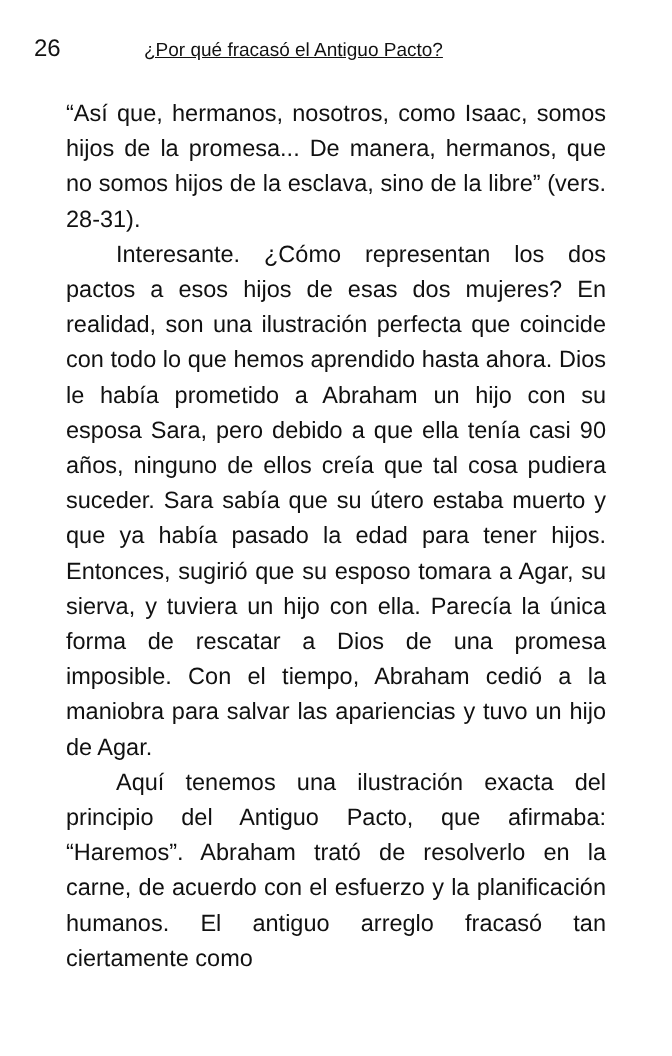26 ¿Por qué fracasó el Antiguo Pacto?
“Así que, hermanos, nosotros, como Isaac, somos hijos de la promesa... De manera, hermanos, que no somos hijos de la esclava, sino de la libre” (vers. 28-31).
Interesante. ¿Cómo representan los dos pactos a esos hijos de esas dos mujeres? En realidad, son una ilustración perfecta que coincide con todo lo que hemos aprendido hasta ahora. Dios le había prometido a Abraham un hijo con su esposa Sara, pero debido a que ella tenía casi 90 años, ninguno de ellos creía que tal cosa pudiera suceder. Sara sabía que su útero estaba muerto y que ya había pasado la edad para tener hijos. Entonces, sugirió que su esposo tomara a Agar, su sierva, y tuviera un hijo con ella. Parecía la única forma de rescatar a Dios de una promesa imposible. Con el tiempo, Abraham cedió a la maniobra para salvar las apariencias y tuvo un hijo de Agar.
Aquí tenemos una ilustración exacta del principio del Antiguo Pacto, que afirmaba: “Haremos”. Abraham trató de resolverlo en la carne, de acuerdo con el esfuerzo y la planificación humanos. El antiguo arreglo fracasó tan ciertamente como